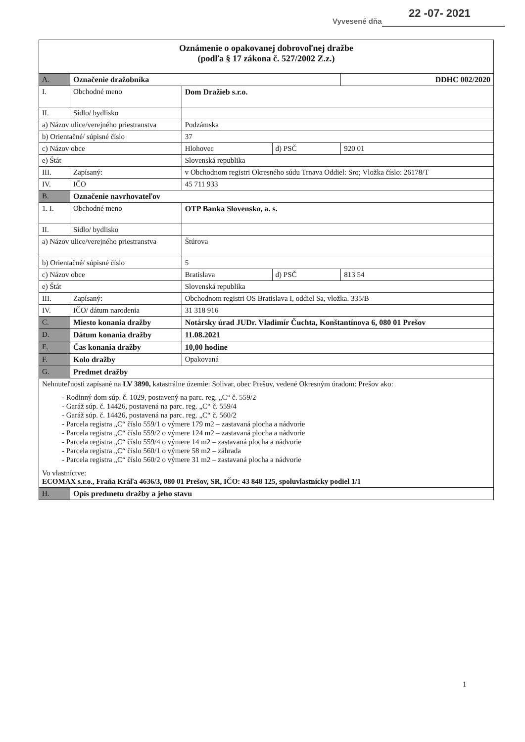Vyvesené dňa
22 -07- 2021
| Oznámenie o opakovanej dobrovoľnej dražbe (podľa § 17 zákona č. 527/2002 Z.z.) | | | | |
| A. | Označenie dražobníka | | | DDHC 002/2020 |
| I. | Obchodné meno | Dom Dražieb s.r.o. | | |
| II. | Sídlo/ bydlisko | | | |
| a) Názov ulice/verejného priestranstva | | Podzámska | | |
| b) Orientačné/ súpisné číslo | | 37 | | |
| c) Názov obce | | Hlohovec | d) PSČ | 920 01 |
| e) Štát | | Slovenská republika | | |
| III. | Zapísaný: | v Obchodnom registri Okresného súdu Trnava Oddiel: Sro; Vložka číslo: 26178/T | | |
| IV. | IČO | 45 711 933 | | |
| B. | Označenie navrhovateľov | | | |
| 1. I. | Obchodné meno | OTP Banka Slovensko, a. s. | | |
| II. | Sídlo/ bydlisko | | | |
| a) Názov ulice/verejného priestranstva | | Štúrova | | |
| b) Orientačné/ súpisné číslo | | 5 | | |
| c) Názov obce | | Bratislava | d) PSČ | 813 54 |
| e) Štát | | Slovenská republika | | |
| III. | Zapísaný: | Obchodnom registri OS Bratislava I, oddiel Sa, vložka. 335/B | | |
| IV. | IČO/ dátum narodenia | 31 318 916 | | |
| C. | Miesto konania dražby | Notársky úrad JUDr. Vladimír Čuchta, Konštantínova 6, 080 01 Prešov | | |
| D. | Dátum konania dražby | 11.08.2021 | | |
| E. | Čas konania dražby | 10,00 hodine | | |
| F. | Kolo dražby | Opakovaná | | |
| G. | Predmet dražby | | | |
| Nehnuteľnosti zapísané na LV 3890, katastrálne územie: Solivar, obec Prešov, vedené Okresným úradom: Prešov ako: - Rodinný dom súp. č. 1029, postavený na parc. reg. „C“ č. 559/2 - Garáž súp. č. 14426, postavená na parc. reg. „C“ č. 559/4 - Garáž súp. č. 14426, postavená na parc. reg. „C“ č. 560/2 - Parcela registra „C“ číslo 559/1 o výmere 179 m2 – zastavaná plocha a nádvorie - Parcela registra „C“ číslo 559/2 o výmere 124 m2 – zastavaná plocha a nádvorie - Parcela registra „C“ číslo 559/4 o výmere 14 m2 – zastavaná plocha a nádvorie - Parcela registra „C“ číslo 560/1 o výmere 58 m2 – záhrada - Parcela registra „C“ číslo 560/2 o výmere 31 m2 – zastavaná plocha a nádvorie Vo vlastníctve: ECOMAX s.r.o., Fraňa Kráľa 4636/3, 080 01 Prešov, SR, IČO: 43 848 125, spoluvlastnícky podiel 1/1 | | | | |
| H. | Opis predmetu dražby a jeho stavu | | | |
1